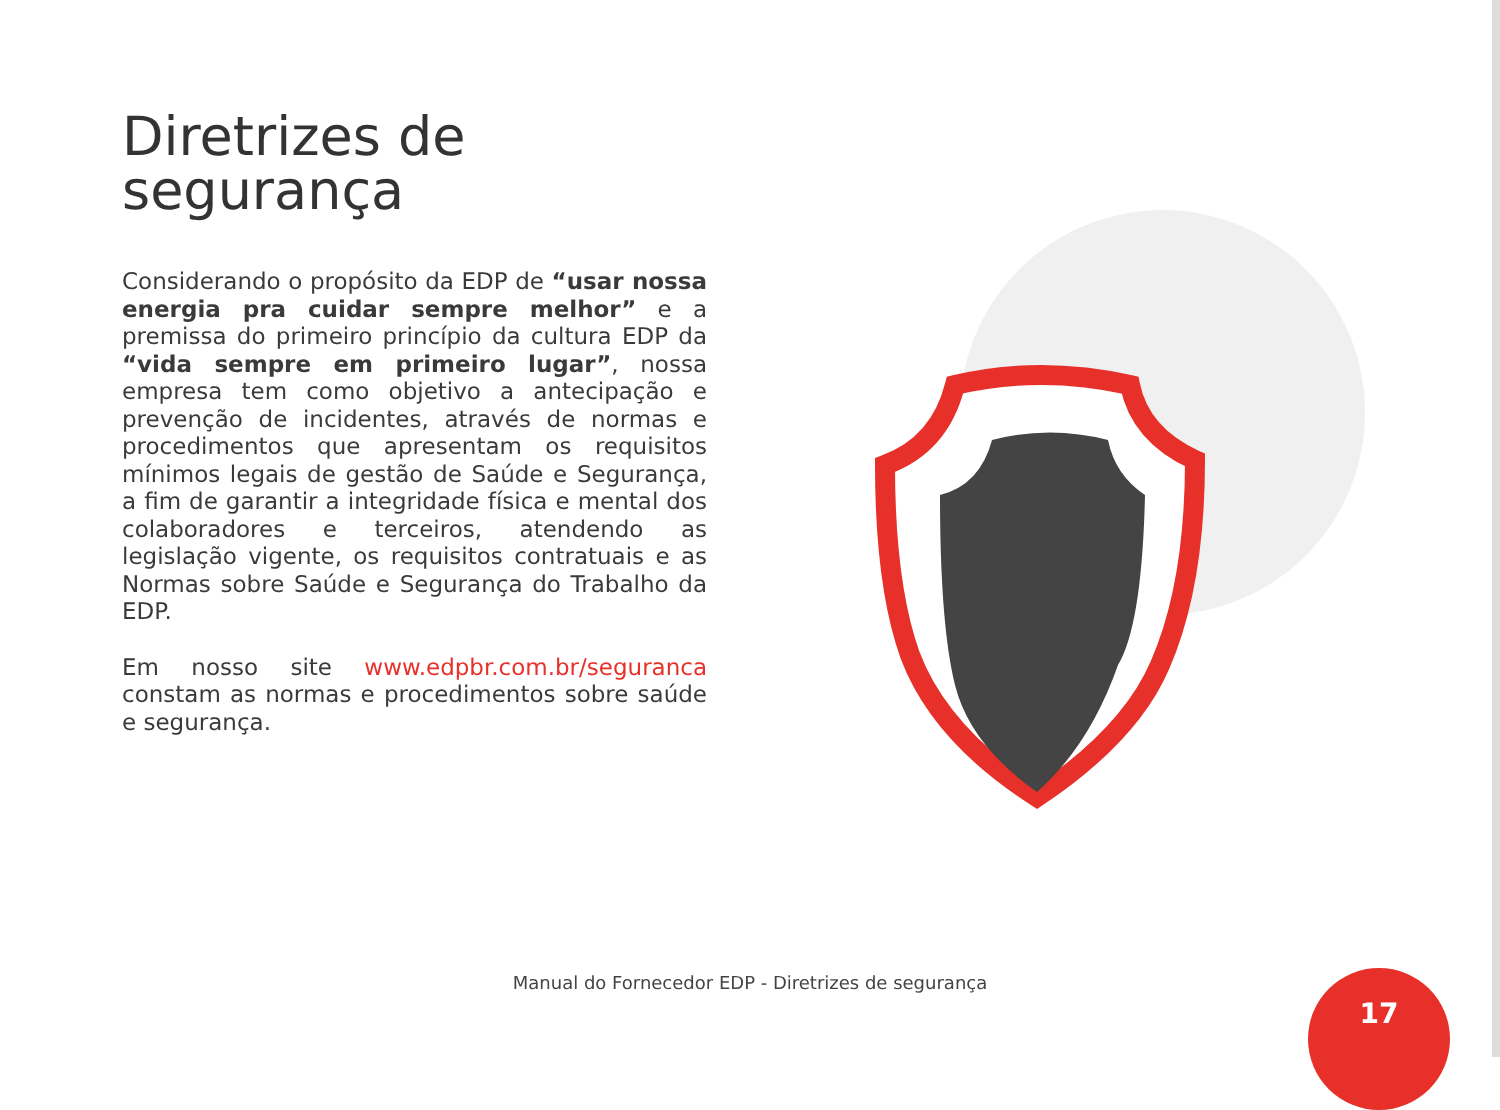Diretrizes de
segurança
Considerando o propósito da EDP de “usar nossa energia pra cuidar sempre melhor” e a premissa do primeiro princípio da cultura EDP da “vida sempre em primeiro lugar”, nossa empresa tem como objetivo a antecipação e prevenção de incidentes, através de normas e procedimentos que apresentam os requisitos mínimos legais de gestão de Saúde e Segurança, a fim de garantir a integridade física e mental dos colaboradores e terceiros, atendendo as legislação vigente, os requisitos contratuais e as Normas sobre Saúde e Segurança do Trabalho da EDP.
Em nosso site www.edpbr.com.br/seguranca constam as normas e procedimentos sobre saúde e segurança.
Manual do Fornecedor EDP - Diretrizes de segurança 17